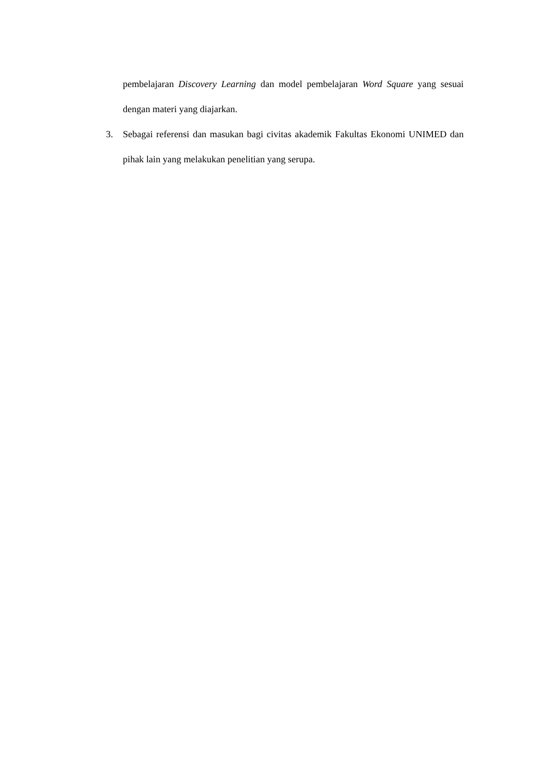pembelajaran Discovery Learning dan model pembelajaran Word Square yang sesuai dengan materi yang diajarkan.
3. Sebagai referensi dan masukan bagi civitas akademik Fakultas Ekonomi UNIMED dan pihak lain yang melakukan penelitian yang serupa.